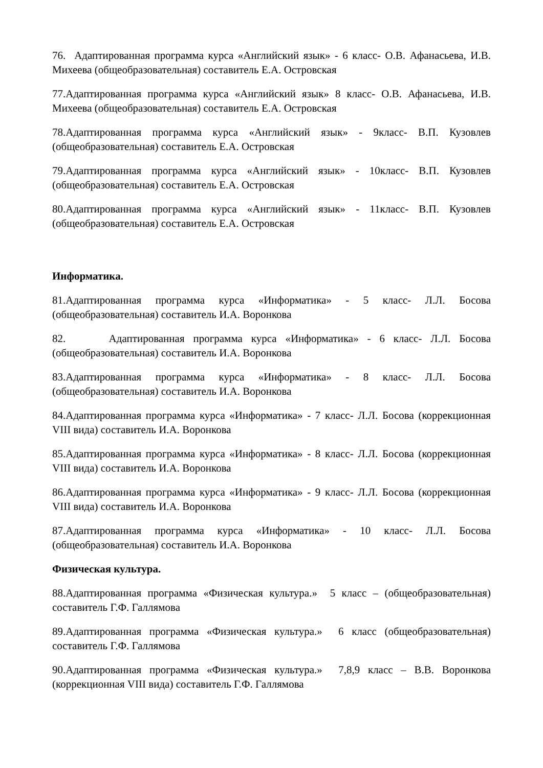76. Адаптированная программа курса «Английский язык» - 6 класс- О.В. Афанасьева, И.В. Михеева (общеобразовательная) составитель Е.А. Островская
77.Адаптированная программа курса «Английский язык» 8 класс- О.В. Афанасьева, И.В. Михеева (общеобразовательная) составитель Е.А. Островская
78.Адаптированная программа курса «Английский язык» - 9класс- В.П. Кузовлев (общеобразовательная) составитель Е.А. Островская
79.Адаптированная программа курса «Английский язык» - 10класс- В.П. Кузовлев (общеобразовательная) составитель Е.А. Островская
80.Адаптированная программа курса «Английский язык» - 11класс- В.П. Кузовлев (общеобразовательная) составитель Е.А. Островская
Информатика.
81.Адаптированная программа курса «Информатика» - 5 класс- Л.Л. Босова (общеобразовательная) составитель И.А. Воронкова
82. Адаптированная программа курса «Информатика» - 6 класс- Л.Л. Босова (общеобразовательная) составитель И.А. Воронкова
83.Адаптированная программа курса «Информатика» - 8 класс- Л.Л. Босова (общеобразовательная) составитель И.А. Воронкова
84.Адаптированная программа курса «Информатика» - 7 класс- Л.Л. Босова (коррекционная VIII вида) составитель И.А. Воронкова
85.Адаптированная программа курса «Информатика» - 8 класс- Л.Л. Босова (коррекционная VIII вида) составитель И.А. Воронкова
86.Адаптированная программа курса «Информатика» - 9 класс- Л.Л. Босова (коррекционная VIII вида) составитель И.А. Воронкова
87.Адаптированная программа курса «Информатика» - 10 класс- Л.Л. Босова (общеобразовательная) составитель И.А. Воронкова
Физическая культура.
88.Адаптированная программа «Физическая культура.» 5 класс – (общеобразовательная) составитель Г.Ф. Галлямова
89.Адаптированная программа «Физическая культура.» 6 класс (общеобразовательная) составитель Г.Ф. Галлямова
90.Адаптированная программа «Физическая культура.» 7,8,9 класс – В.В. Воронкова (коррекционная VIII вида) составитель Г.Ф. Галлямова